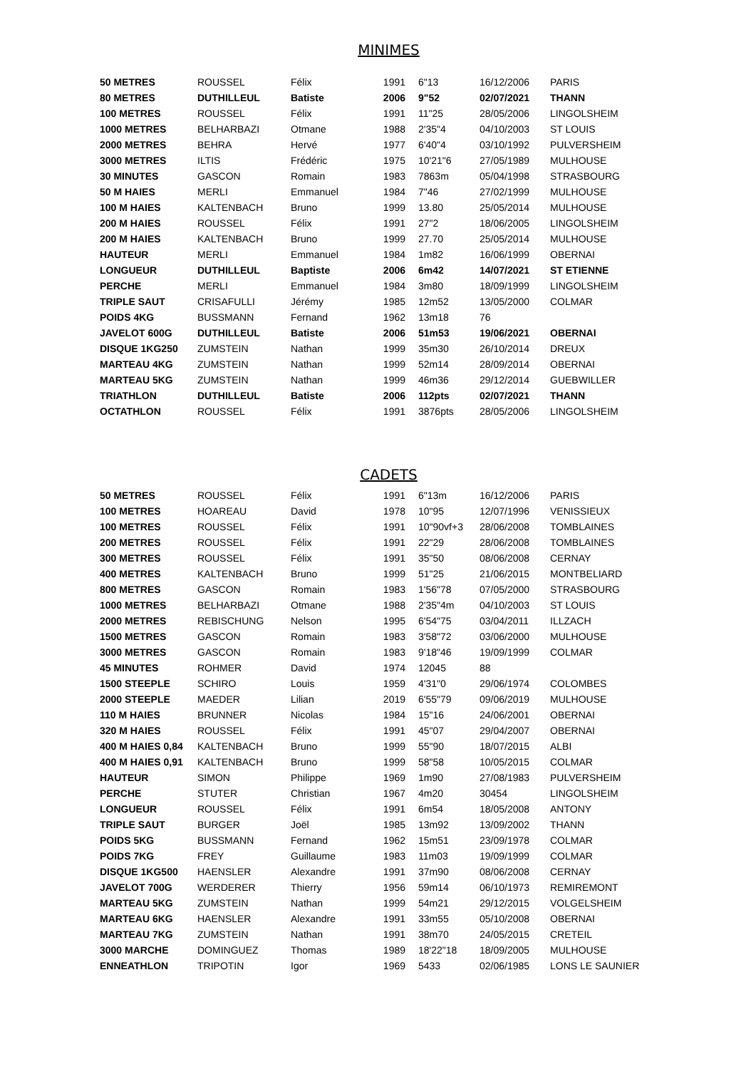MINIMES
| 50 METRES | ROUSSEL | Félix | 1991 | 6"13 | 16/12/2006 | PARIS |
| 80 METRES | DUTHILLEUL | Batiste | 2006 | 9"52 | 02/07/2021 | THANN |
| 100 METRES | ROUSSEL | Félix | 1991 | 11"25 | 28/05/2006 | LINGOLSHEIM |
| 1000 METRES | BELHARBAZI | Otmane | 1988 | 2'35"4 | 04/10/2003 | ST LOUIS |
| 2000 METRES | BEHRA | Hervé | 1977 | 6'40"4 | 03/10/1992 | PULVERSHEIM |
| 3000 METRES | ILTIS | Frédéric | 1975 | 10'21"6 | 27/05/1989 | MULHOUSE |
| 30 MINUTES | GASCON | Romain | 1983 | 7863m | 05/04/1998 | STRASBOURG |
| 50 M HAIES | MERLI | Emmanuel | 1984 | 7"46 | 27/02/1999 | MULHOUSE |
| 100 M HAIES | KALTENBACH | Bruno | 1999 | 13.80 | 25/05/2014 | MULHOUSE |
| 200 M HAIES | ROUSSEL | Félix | 1991 | 27"2 | 18/06/2005 | LINGOLSHEIM |
| 200 M HAIES | KALTENBACH | Bruno | 1999 | 27.70 | 25/05/2014 | MULHOUSE |
| HAUTEUR | MERLI | Emmanuel | 1984 | 1m82 | 16/06/1999 | OBERNAI |
| LONGUEUR | DUTHILLEUL | Baptiste | 2006 | 6m42 | 14/07/2021 | ST ETIENNE |
| PERCHE | MERLI | Emmanuel | 1984 | 3m80 | 18/09/1999 | LINGOLSHEIM |
| TRIPLE SAUT | CRISAFULLI | Jérémy | 1985 | 12m52 | 13/05/2000 | COLMAR |
| POIDS 4KG | BUSSMANN | Fernand | 1962 | 13m18 | 76 | |
| JAVELOT 600G | DUTHILLEUL | Batiste | 2006 | 51m53 | 19/06/2021 | OBERNAI |
| DISQUE 1KG250 | ZUMSTEIN | Nathan | 1999 | 35m30 | 26/10/2014 | DREUX |
| MARTEAU 4KG | ZUMSTEIN | Nathan | 1999 | 52m14 | 28/09/2014 | OBERNAI |
| MARTEAU 5KG | ZUMSTEIN | Nathan | 1999 | 46m36 | 29/12/2014 | GUEBWILLER |
| TRIATHLON | DUTHILLEUL | Batiste | 2006 | 112pts | 02/07/2021 | THANN |
| OCTATHLON | ROUSSEL | Félix | 1991 | 3876pts | 28/05/2006 | LINGOLSHEIM |
CADETS
| 50 METRES | ROUSSEL | Félix | 1991 | 6"13m | 16/12/2006 | PARIS |
| 100 METRES | HOAREAU | David | 1978 | 10"95 | 12/07/1996 | VENISSIEUX |
| 100 METRES | ROUSSEL | Félix | 1991 | 10"90vf+3 | 28/06/2008 | TOMBLAINES |
| 200 METRES | ROUSSEL | Félix | 1991 | 22"29 | 28/06/2008 | TOMBLAINES |
| 300 METRES | ROUSSEL | Félix | 1991 | 35"50 | 08/06/2008 | CERNAY |
| 400 METRES | KALTENBACH | Bruno | 1999 | 51"25 | 21/06/2015 | MONTBELIARD |
| 800 METRES | GASCON | Romain | 1983 | 1'56"78 | 07/05/2000 | STRASBOURG |
| 1000 METRES | BELHARBAZI | Otmane | 1988 | 2'35"4m | 04/10/2003 | ST LOUIS |
| 2000 METRES | REBISCHUNG | Nelson | 1995 | 6'54"75 | 03/04/2011 | ILLZACH |
| 1500 METRES | GASCON | Romain | 1983 | 3'58"72 | 03/06/2000 | MULHOUSE |
| 3000 METRES | GASCON | Romain | 1983 | 9'18"46 | 19/09/1999 | COLMAR |
| 45 MINUTES | ROHMER | David | 1974 | 12045 | 88 | |
| 1500 STEEPLE | SCHIRO | Louis | 1959 | 4'31"0 | 29/06/1974 | COLOMBES |
| 2000 STEEPLE | MAEDER | Lilian | 2019 | 6'55"79 | 09/06/2019 | MULHOUSE |
| 110 M HAIES | BRUNNER | Nicolas | 1984 | 15"16 | 24/06/2001 | OBERNAI |
| 320 M HAIES | ROUSSEL | Félix | 1991 | 45"07 | 29/04/2007 | OBERNAI |
| 400 M HAIES 0,84 | KALTENBACH | Bruno | 1999 | 55"90 | 18/07/2015 | ALBI |
| 400 M HAIES 0,91 | KALTENBACH | Bruno | 1999 | 58"58 | 10/05/2015 | COLMAR |
| HAUTEUR | SIMON | Philippe | 1969 | 1m90 | 27/08/1983 | PULVERSHEIM |
| PERCHE | STUTER | Christian | 1967 | 4m20 | 30454 | LINGOLSHEIM |
| LONGUEUR | ROUSSEL | Félix | 1991 | 6m54 | 18/05/2008 | ANTONY |
| TRIPLE SAUT | BURGER | Joël | 1985 | 13m92 | 13/09/2002 | THANN |
| POIDS 5KG | BUSSMANN | Fernand | 1962 | 15m51 | 23/09/1978 | COLMAR |
| POIDS 7KG | FREY | Guillaume | 1983 | 11m03 | 19/09/1999 | COLMAR |
| DISQUE 1KG500 | HAENSLER | Alexandre | 1991 | 37m90 | 08/06/2008 | CERNAY |
| JAVELOT 700G | WERDERER | Thierry | 1956 | 59m14 | 06/10/1973 | REMIREMONT |
| MARTEAU 5KG | ZUMSTEIN | Nathan | 1999 | 54m21 | 29/12/2015 | VOLGELSHEIM |
| MARTEAU 6KG | HAENSLER | Alexandre | 1991 | 33m55 | 05/10/2008 | OBERNAI |
| MARTEAU 7KG | ZUMSTEIN | Nathan | 1991 | 38m70 | 24/05/2015 | CRETEIL |
| 3000 MARCHE | DOMINGUEZ | Thomas | 1989 | 18'22"18 | 18/09/2005 | MULHOUSE |
| ENNEATHLON | TRIPOTIN | Igor | 1969 | 5433 | 02/06/1985 | LONS LE SAUNIER |